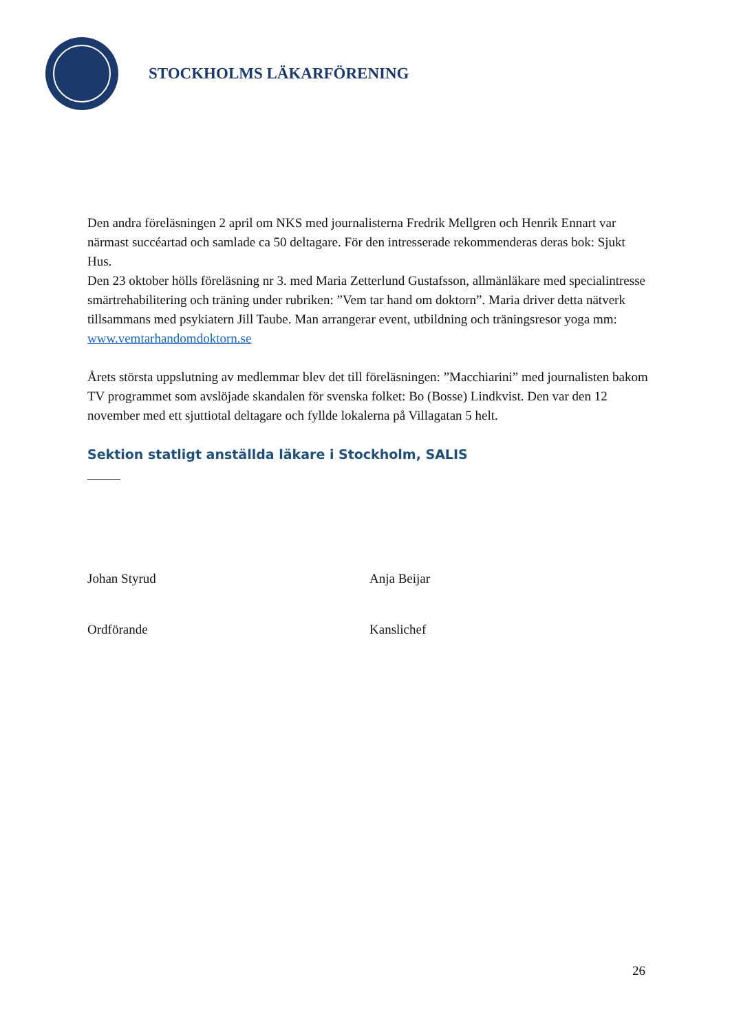STOCKHOLMS LÄKARFÖRENING
Den andra föreläsningen 2 april om NKS med journalisterna Fredrik Mellgren och Henrik Ennart var närmast succéartad och samlade ca 50 deltagare. För den intresserade rekommenderas deras bok: Sjukt Hus.
Den 23 oktober hölls föreläsning nr 3. med Maria Zetterlund Gustafsson, allmänläkare med specialintresse smärtrehabilitering och träning under rubriken: ”Vem tar hand om doktorn”. Maria driver detta nätverk tillsammans med psykiatern Jill Taube. Man arrangerar event, utbildning och träningsresor yoga mm: www.vemtarhandomdoktorn.se
Årets största uppslutning av medlemmar blev det till föreläsningen: ”Macchiarini” med journalisten bakom TV programmet som avslöjade skandalen för svenska folket: Bo (Bosse) Lindkvist. Den var den 12 november med ett sjuttiotal deltagare och fyllde lokalerna på Villagatan 5 helt.
Sektion statligt anställda läkare i Stockholm, SALIS
Johan Styrud Anja Beijar
Ordförande Kanslichef
26